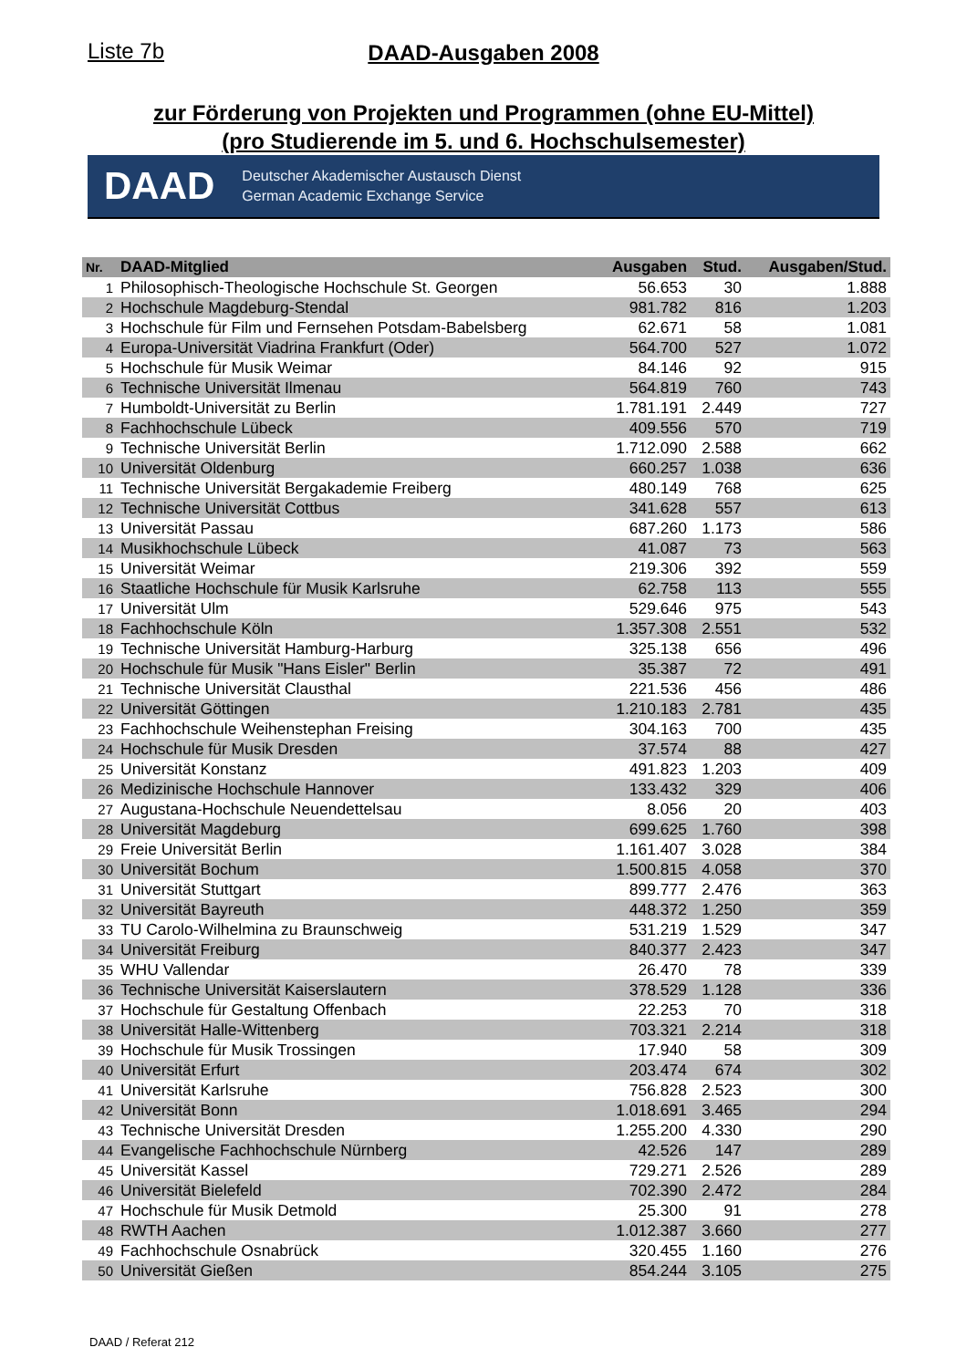Liste 7b
DAAD-Ausgaben 2008
zur Förderung von Projekten und Programmen (ohne EU-Mittel)
(pro Studierende im 5. und 6. Hochschulsemester)
DAAD
Deutscher Akademischer Austausch Dienst
German Academic Exchange Service
| Nr. | DAAD-Mitglied | Ausgaben | Stud. | Ausgaben/Stud. |
| --- | --- | --- | --- | --- |
| 1 | Philosophisch-Theologische Hochschule St. Georgen | 56.653 | 30 | 1.888 |
| 2 | Hochschule Magdeburg-Stendal | 981.782 | 816 | 1.203 |
| 3 | Hochschule für Film und Fernsehen Potsdam-Babelsberg | 62.671 | 58 | 1.081 |
| 4 | Europa-Universität Viadrina Frankfurt (Oder) | 564.700 | 527 | 1.072 |
| 5 | Hochschule für Musik Weimar | 84.146 | 92 | 915 |
| 6 | Technische Universität Ilmenau | 564.819 | 760 | 743 |
| 7 | Humboldt-Universität zu Berlin | 1.781.191 | 2.449 | 727 |
| 8 | Fachhochschule Lübeck | 409.556 | 570 | 719 |
| 9 | Technische Universität Berlin | 1.712.090 | 2.588 | 662 |
| 10 | Universität Oldenburg | 660.257 | 1.038 | 636 |
| 11 | Technische Universität Bergakademie Freiberg | 480.149 | 768 | 625 |
| 12 | Technische Universität Cottbus | 341.628 | 557 | 613 |
| 13 | Universität Passau | 687.260 | 1.173 | 586 |
| 14 | Musikhochschule Lübeck | 41.087 | 73 | 563 |
| 15 | Universität Weimar | 219.306 | 392 | 559 |
| 16 | Staatliche Hochschule für Musik Karlsruhe | 62.758 | 113 | 555 |
| 17 | Universität Ulm | 529.646 | 975 | 543 |
| 18 | Fachhochschule Köln | 1.357.308 | 2.551 | 532 |
| 19 | Technische Universität Hamburg-Harburg | 325.138 | 656 | 496 |
| 20 | Hochschule für Musik "Hans Eisler" Berlin | 35.387 | 72 | 491 |
| 21 | Technische Universität Clausthal | 221.536 | 456 | 486 |
| 22 | Universität Göttingen | 1.210.183 | 2.781 | 435 |
| 23 | Fachhochschule Weihenstephan Freising | 304.163 | 700 | 435 |
| 24 | Hochschule für Musik Dresden | 37.574 | 88 | 427 |
| 25 | Universität Konstanz | 491.823 | 1.203 | 409 |
| 26 | Medizinische Hochschule Hannover | 133.432 | 329 | 406 |
| 27 | Augustana-Hochschule Neuendettelsau | 8.056 | 20 | 403 |
| 28 | Universität Magdeburg | 699.625 | 1.760 | 398 |
| 29 | Freie Universität Berlin | 1.161.407 | 3.028 | 384 |
| 30 | Universität Bochum | 1.500.815 | 4.058 | 370 |
| 31 | Universität Stuttgart | 899.777 | 2.476 | 363 |
| 32 | Universität Bayreuth | 448.372 | 1.250 | 359 |
| 33 | TU Carolo-Wilhelmina zu Braunschweig | 531.219 | 1.529 | 347 |
| 34 | Universität Freiburg | 840.377 | 2.423 | 347 |
| 35 | WHU Vallendar | 26.470 | 78 | 339 |
| 36 | Technische Universität Kaiserslautern | 378.529 | 1.128 | 336 |
| 37 | Hochschule für Gestaltung Offenbach | 22.253 | 70 | 318 |
| 38 | Universität Halle-Wittenberg | 703.321 | 2.214 | 318 |
| 39 | Hochschule für Musik Trossingen | 17.940 | 58 | 309 |
| 40 | Universität Erfurt | 203.474 | 674 | 302 |
| 41 | Universität Karlsruhe | 756.828 | 2.523 | 300 |
| 42 | Universität Bonn | 1.018.691 | 3.465 | 294 |
| 43 | Technische Universität Dresden | 1.255.200 | 4.330 | 290 |
| 44 | Evangelische Fachhochschule Nürnberg | 42.526 | 147 | 289 |
| 45 | Universität Kassel | 729.271 | 2.526 | 289 |
| 46 | Universität Bielefeld | 702.390 | 2.472 | 284 |
| 47 | Hochschule für Musik Detmold | 25.300 | 91 | 278 |
| 48 | RWTH Aachen | 1.012.387 | 3.660 | 277 |
| 49 | Fachhochschule Osnabrück | 320.455 | 1.160 | 276 |
| 50 | Universität Gießen | 854.244 | 3.105 | 275 |
DAAD / Referat 212